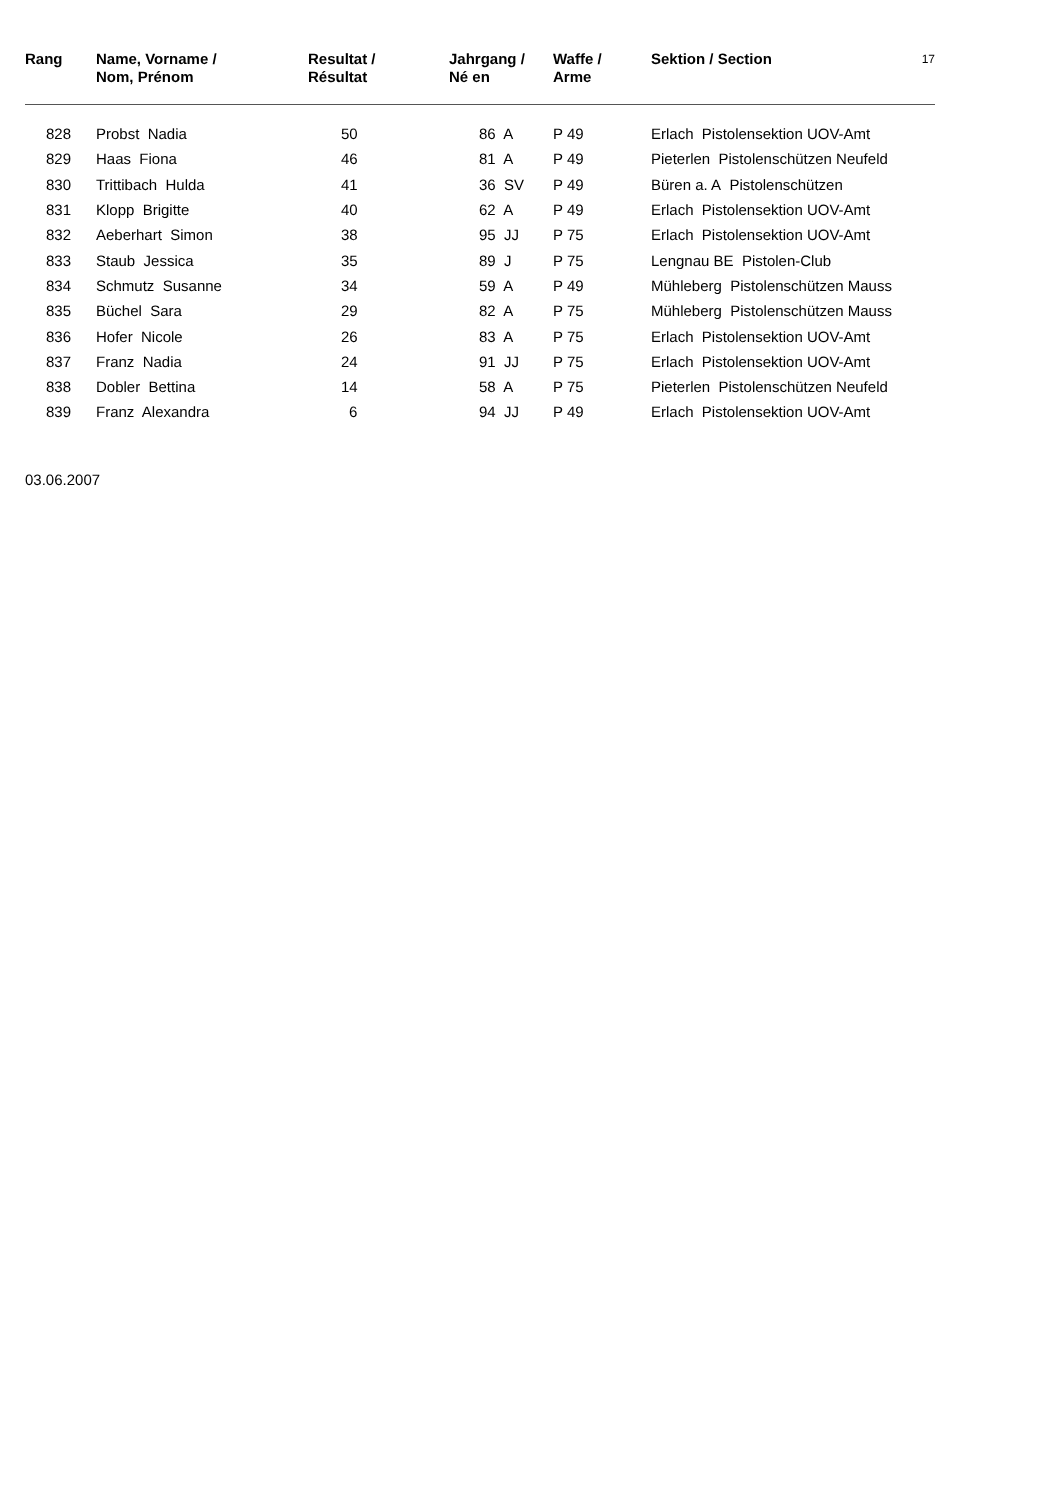17
| Rang | Name, Vorname / Nom, Prénom | Resultat / Résultat | Jahrgang / Né en | Waffe / Arme | Sektion / Section |
| --- | --- | --- | --- | --- | --- |
| 828 | Probst Nadia | 50 | 86 A | P 49 | Erlach Pistolensektion UOV-Amt |
| 829 | Haas Fiona | 46 | 81 A | P 49 | Pieterlen Pistolenschützen Neufeld |
| 830 | Trittibach Hulda | 41 | 36 SV | P 49 | Büren a. A Pistolenschützen |
| 831 | Klopp Brigitte | 40 | 62 A | P 49 | Erlach Pistolensektion UOV-Amt |
| 832 | Aeberhart Simon | 38 | 95 JJ | P 75 | Erlach Pistolensektion UOV-Amt |
| 833 | Staub Jessica | 35 | 89 J | P 75 | Lengnau BE Pistolen-Club |
| 834 | Schmutz Susanne | 34 | 59 A | P 49 | Mühleberg Pistolenschützen Mauss |
| 835 | Büchel Sara | 29 | 82 A | P 75 | Mühleberg Pistolenschützen Mauss |
| 836 | Hofer Nicole | 26 | 83 A | P 75 | Erlach Pistolensektion UOV-Amt |
| 837 | Franz Nadia | 24 | 91 JJ | P 75 | Erlach Pistolensektion UOV-Amt |
| 838 | Dobler Bettina | 14 | 58 A | P 75 | Pieterlen Pistolenschützen Neufeld |
| 839 | Franz Alexandra | 6 | 94 JJ | P 49 | Erlach Pistolensektion UOV-Amt |
03.06.2007